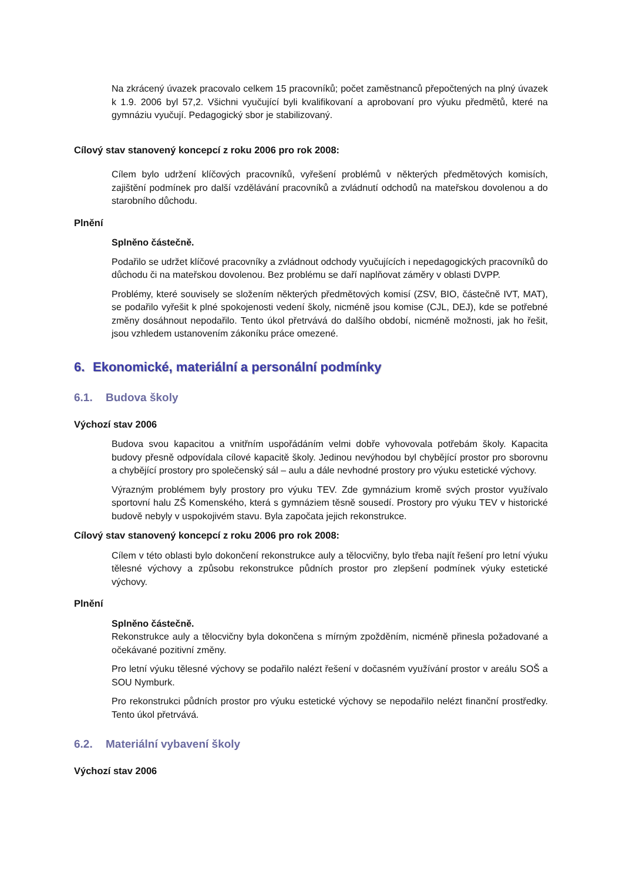Na zkrácený úvazek pracovalo celkem 15 pracovníků; počet zaměstnanců přepočtených na plný úvazek k 1.9. 2006 byl 57,2. Všichni vyučující byli kvalifikovaní a aprobovaní pro výuku předmětů, které na gymnáziu vyučují. Pedagogický sbor je stabilizovaný.
Cílový stav stanovený koncepcí z roku 2006 pro rok 2008:
Cílem bylo udržení klíčových pracovníků, vyřešení problémů v některých předmětových komisích, zajištění podmínek pro další vzdělávání pracovníků a zvládnutí odchodů na mateřskou dovolenou a do starobního důchodu.
Plnění
Splněno částečně.
Podařilo se udržet klíčové pracovníky a zvládnout odchody vyučujících i nepedagogických pracovníků do důchodu či na mateřskou dovolenou. Bez problému se daří naplňovat záměry v oblasti DVPP.
Problémy, které souvisely se složením některých předmětových komisí (ZSV, BIO, částečně IVT, MAT), se podařilo vyřešit k plné spokojenosti vedení školy, nicméně jsou komise (CJL, DEJ), kde se potřebné změny dosáhnout nepodařilo. Tento úkol přetrvává do dalšího období, nicméně možnosti, jak ho řešit, jsou vzhledem ustanovením zákoníku práce omezené.
6. Ekonomické, materiální a personální podmínky
6.1. Budova školy
Výchozí stav 2006
Budova svou kapacitou a vnitřním uspořádáním velmi dobře vyhovovala potřebám školy. Kapacita budovy přesně odpovídala cílové kapacitě školy. Jedinou nevýhodou byl chybějící prostor pro sborovnu a chybějící prostory pro společenský sál – aulu a dále nevhodné prostory pro výuku estetické výchovy.
Výrazným problémem byly prostory pro výuku TEV. Zde gymnázium kromě svých prostor využívalo sportovní halu ZŠ Komenského, která s gymnáziem těsně sousedí. Prostory pro výuku TEV v historické budově nebyly v uspokojivém stavu. Byla započata jejich rekonstrukce.
Cílový stav stanovený koncepcí z roku 2006 pro rok 2008:
Cílem v této oblasti bylo dokončení rekonstrukce auly a tělocvičny, bylo třeba najít řešení pro letní výuku tělesné výchovy a způsobu rekonstrukce půdních prostor pro zlepšení podmínek výuky estetické výchovy.
Plnění
Splněno částečně.
Rekonstrukce auly a tělocvičny byla dokončena s mírným zpožděním, nicméně přinesla požadované a očekávané pozitivní změny.
Pro letní výuku tělesné výchovy se podařilo nalézt řešení v dočasném využívání prostor v areálu SOŠ a SOU Nymburk.
Pro rekonstrukci půdních prostor pro výuku estetické výchovy se nepodařilo nelézt finanční prostředky. Tento úkol přetrvává.
6.2. Materiální vybavení školy
Výchozí stav 2006